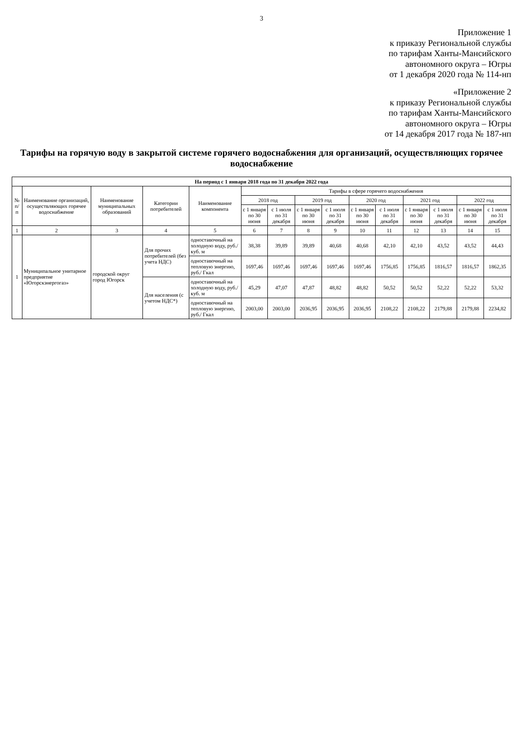3
Приложение 1
к приказу Региональной службы
по тарифам Ханты-Мансийского
автономного округа – Югры
от 1 декабря 2020 года № 114-нп
«Приложение 2
к приказу Региональной службы
по тарифам Ханты-Мансийского
автономного округа – Югры
от 14 декабря 2017 года № 187-нп
Тарифы на горячую воду в закрытой системе горячего водоснабжения для организаций, осуществляющих горячее водоснабжение
| На период с 1 января 2018 года по 31 декабря 2022 года | | | | | | | | | | | | | | |
| --- | --- | --- | --- | --- | --- | --- | --- | --- | --- | --- | --- | --- | --- | --- |
| № п/п | Наименование организаций, осуществляющих горячее водоснабжение | Наименование муниципальных образований | Категории потребителей | Наименование компонента | Тарифы в сфере горячего водоснабжения | | | | | | | | | |
| | | | | | 2018 год | | 2019 год | | 2020 год | | 2021 год | | 2022 год | |
| | | | | | с 1 января по 30 июня | с 1 июля по 31 декабря | с 1 января по 30 июня | с 1 июля по 31 декабря | с 1 января по 30 июня | с 1 июля по 31 декабря | с 1 января по 30 июня | с 1 июля по 31 декабря | с 1 января по 30 июня | с 1 июля по 31 декабря |
| 1 | 2 | 3 | 4 | 5 | 6 | 7 | 8 | 9 | 10 | 11 | 12 | 13 | 14 | 15 |
| 1 | Муниципальное унитарное предприятие «Югорскэнергогаз» | городской округ город Югорск | Для прочих потребителей (без учета НДС) | одноставочный на холодную воду, руб./куб. м | 38,38 | 39,89 | 39,89 | 40,68 | 40,68 | 42,10 | 42,10 | 43,52 | 43,52 | 44,43 |
| | | | | одноставочный на тепловую энергию, руб./ Гкал | 1697,46 | 1697,46 | 1697,46 | 1697,46 | 1697,46 | 1756,85 | 1756,85 | 1816,57 | 1816,57 | 1862,35 |
| | | | Для населения (с учетом НДС*) | одноставочный на холодную воду, руб./куб. м | 45,29 | 47,07 | 47,87 | 48,82 | 48,82 | 50,52 | 50,52 | 52,22 | 52,22 | 53,32 |
| | | | | одноставочный на тепловую энергию, руб./ Гкал | 2003,00 | 2003,00 | 2036,95 | 2036,95 | 2036,95 | 2108,22 | 2108,22 | 2179,88 | 2179,88 | 2234,82 |